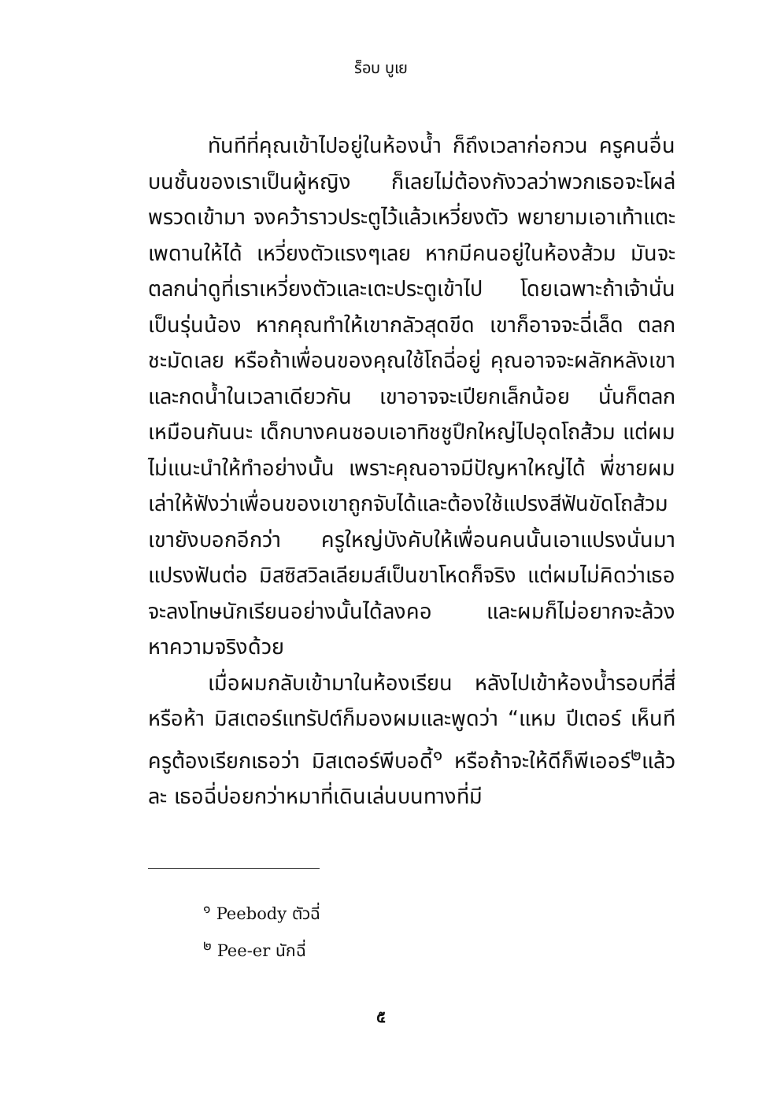ร็อบ บูเย
ทันทีที่คุณเข้าไปอยู่ในห้องน้ำ ก็ถึงเวลาก่อกวน ครูคนอื่นบนชั้นของเราเป็นผู้หญิง ก็เลยไม่ต้องกังวลว่าพวกเธอจะโผล่พรวดเข้ามา จงคว้าราวประตูไว้แล้วเหวี่ยงตัว พยายามเอาเท้าแตะเพดานให้ได้ เหวี่ยงตัวแรงๆเลย หากมีคนอยู่ในห้องส้วม มันจะตลกน่าดูที่เราเหวี่ยงตัวและเตะประตูเข้าไป โดยเฉพาะถ้าเจ้านั่นเป็นรุ่นน้อง หากคุณทำให้เขากลัวสุดขีด เขาก็อาจจะฉี่เล็ด ตลกชะมัดเลย หรือถ้าเพื่อนของคุณใช้โถฉี่อยู่ คุณอาจจะผลักหลังเขาและกดน้ำในเวลาเดียวกัน เขาอาจจะเปียกเล็กน้อย นั่นก็ตลกเหมือนกันนะ เด็กบางคนชอบเอาทิชชูปึกใหญ่ไปอุดโถส้วม แต่ผมไม่แนะนำให้ทำอย่างนั้น เพราะคุณอาจมีปัญหาใหญ่ได้ พี่ชายผมเล่าให้ฟังว่าเพื่อนของเขาถูกจับได้และต้องใช้แปรงสีฟันขัดโถส้วม เขายังบอกอีกว่า ครูใหญ่บังคับให้เพื่อนคนนั้นเอาแปรงนั่นมาแปรงฟันต่อ มิสซิสวิลเลียมส์เป็นขาโหดก็จริง แต่ผมไม่คิดว่าเธอจะลงโทษนักเรียนอย่างนั้นได้ลงคอ และผมก็ไม่อยากจะล้วงหาความจริงด้วย
เมื่อผมกลับเข้ามาในห้องเรียน หลังไปเข้าห้องน้ำรอบที่สี่หรือห้า มิสเตอร์แทรัปต์ก็มองผมและพูดว่า “แหม ปีเตอร์ เห็นทีครูต้องเรียกเธอว่า มิสเตอร์พีบอดี้<sup>๑</sup> หรือถ้าจะให้ดีก็พีเออร์<sup>๒</sup>แล้วละ เธอฉี่บ่อยกว่าหมาที่เดินเล่นบนทางที่มี
<sup>๑</sup> Peebody ตัวฉี่
<sup>๒</sup> Pee-er นักฉี่
๕